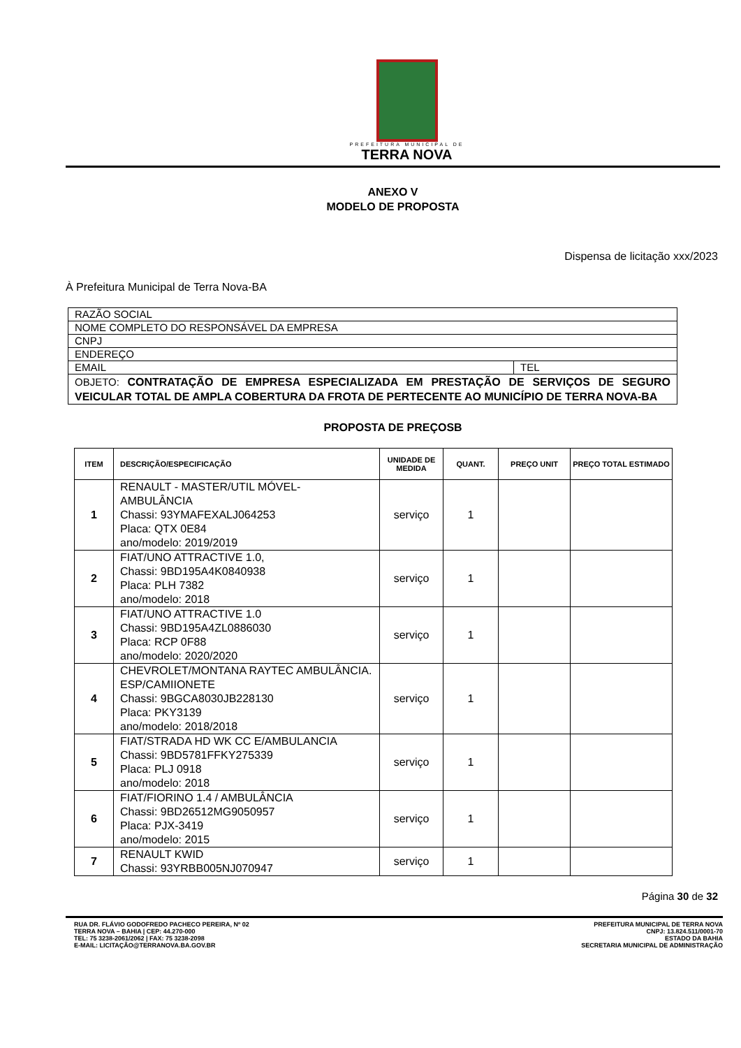PREFEITURA MUNICIPAL DE
TERRA NOVA
ANEXO V
MODELO DE PROPOSTA
Dispensa de licitação xxx/2023
À Prefeitura Municipal de Terra Nova-BA
| RAZÃO SOCIAL | |
| NOME COMPLETO DO RESPONSÁVEL DA EMPRESA | |
| CNPJ | |
| ENDEREÇO | |
| EMAIL | TEL |
| OBJETO: CONTRATAÇÃO DE EMPRESA ESPECIALIZADA EM PRESTAÇÃO DE SERVIÇOS DE SEGURO VEICULAR TOTAL DE AMPLA COBERTURA DA FROTA DE PERTECENTE AO MUNICÍPIO DE TERRA NOVA-BA | |
PROPOSTA DE PREÇOSB
| ITEM | DESCRIÇÃO/ESPECIFICAÇÃO | UNIDADE DE MEDIDA | QUANT. | PREÇO UNIT | PREÇO TOTAL ESTIMADO |
| --- | --- | --- | --- | --- | --- |
| 1 | RENAULT - MASTER/UTIL MÓVEL-AMBULÂNCIA Chassi: 93YMAFEXALJ064253 Placa: QTX 0E84 ano/modelo: 2019/2019 | serviço | 1 | | |
| 2 | FIAT/UNO ATTRACTIVE 1.0, Chassi: 9BD195A4K0840938 Placa: PLH 7382 ano/modelo: 2018 | serviço | 1 | | |
| 3 | FIAT/UNO ATTRACTIVE 1.0 Chassi: 9BD195A4ZL0886030 Placa: RCP 0F88 ano/modelo: 2020/2020 | serviço | 1 | | |
| 4 | CHEVROLET/MONTANA RAYTEC AMBULÂNCIA. ESP/CAMIIONETE Chassi: 9BGCA8030JB228130 Placa: PKY3139 ano/modelo: 2018/2018 | serviço | 1 | | |
| 5 | FIAT/STRADA HD WK CC E/AMBULANCIA Chassi: 9BD5781FFKY275339 Placa: PLJ 0918 ano/modelo: 2018 | serviço | 1 | | |
| 6 | FIAT/FIORINO 1.4 / AMBULÂNCIA Chassi: 9BD26512MG9050957 Placa: PJX-3419 ano/modelo: 2015 | serviço | 1 | | |
| 7 | RENAULT KWID Chassi: 93YRBB005NJ070947 | serviço | 1 | | |
Página 30 de 32
RUA DR. FLÁVIO GODOFREDO PACHECO PEREIRA, Nº 02
TERRA NOVA – BAHIA | CEP: 44.270-000
TEL: 75 3238-2061/2062 | FAX: 75 3238-2098
E-MAIL: LICITAÇÃO@TERRANOVA.BA.GOV.BR
PREFEITURA MUNICIPAL DE TERRA NOVA
CNPJ: 13.824.511/0001-70
ESTADO DA BAHIA
SECRETARIA MUNICIPAL DE ADMINISTRAÇÃO